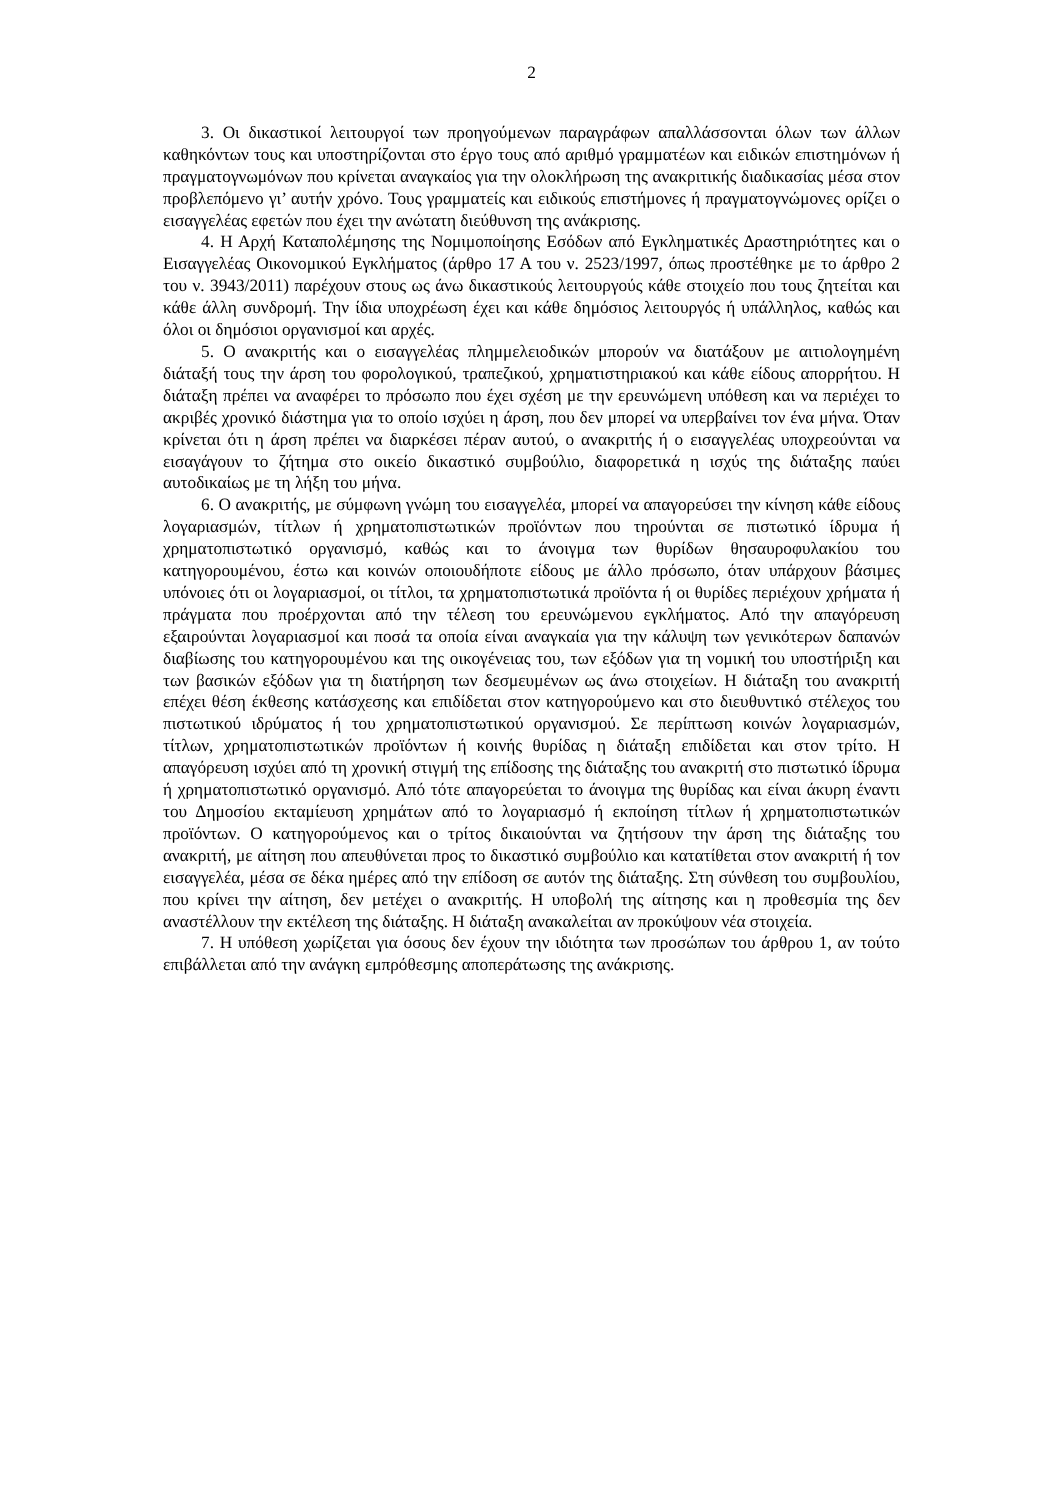2
3. Οι δικαστικοί λειτουργοί των προηγούμενων παραγράφων απαλλάσσονται όλων των άλλων καθηκόντων τους και υποστηρίζονται στο έργο τους από αριθμό γραμματέων και ειδικών επιστημόνων ή πραγματογνωμόνων που κρίνεται αναγκαίος για την ολοκλήρωση της ανακριτικής διαδικασίας μέσα στον προβλεπόμενο γι’ αυτήν χρόνο. Τους γραμματείς και ειδικούς επιστήμονες ή πραγματογνώμονες ορίζει ο εισαγγελέας εφετών που έχει την ανώτατη διεύθυνση της ανάκρισης.
4. Η Αρχή Καταπολέμησης της Νομιμοποίησης Εσόδων από Εγκληματικές Δραστηριότητες και ο Εισαγγελέας Οικονομικού Εγκλήματος (άρθρο 17 Α του ν. 2523/1997, όπως προστέθηκε με το άρθρο 2 του ν. 3943/2011) παρέχουν στους ως άνω δικαστικούς λειτουργούς κάθε στοιχείο που τους ζητείται και κάθε άλλη συνδρομή. Την ίδια υποχρέωση έχει και κάθε δημόσιος λειτουργός ή υπάλληλος, καθώς και όλοι οι δημόσιοι οργανισμοί και αρχές.
5. Ο ανακριτής και ο εισαγγελέας πλημμελειοδικών μπορούν να διατάξουν με αιτιολογημένη διάταξή τους την άρση του φορολογικού, τραπεζικού, χρηματιστηριακού και κάθε είδους απορρήτου. Η διάταξη πρέπει να αναφέρει το πρόσωπο που έχει σχέση με την ερευνώμενη υπόθεση και να περιέχει το ακριβές χρονικό διάστημα για το οποίο ισχύει η άρση, που δεν μπορεί να υπερβαίνει τον ένα μήνα. Όταν κρίνεται ότι η άρση πρέπει να διαρκέσει πέραν αυτού, ο ανακριτής ή ο εισαγγελέας υποχρεούνται να εισαγάγουν το ζήτημα στο οικείο δικαστικό συμβούλιο, διαφορετικά η ισχύς της διάταξης παύει αυτοδικαίως με τη λήξη του μήνα.
6. Ο ανακριτής, με σύμφωνη γνώμη του εισαγγελέα, μπορεί να απαγορεύσει την κίνηση κάθε είδους λογαριασμών, τίτλων ή χρηματοπιστωτικών προϊόντων που τηρούνται σε πιστωτικό ίδρυμα ή χρηματοπιστωτικό οργανισμό, καθώς και το άνοιγμα των θυρίδων θησαυροφυλακίου του κατηγορουμένου, έστω και κοινών οποιουδήποτε είδους με άλλο πρόσωπο, όταν υπάρχουν βάσιμες υπόνοιες ότι οι λογαριασμοί, οι τίτλοι, τα χρηματοπιστωτικά προϊόντα ή οι θυρίδες περιέχουν χρήματα ή πράγματα που προέρχονται από την τέλεση του ερευνώμενου εγκλήματος. Από την απαγόρευση εξαιρούνται λογαριασμοί και ποσά τα οποία είναι αναγκαία για την κάλυψη των γενικότερων δαπανών διαβίωσης του κατηγορουμένου και της οικογένειας του, των εξόδων για τη νομική του υποστήριξη και των βασικών εξόδων για τη διατήρηση των δεσμευμένων ως άνω στοιχείων. Η διάταξη του ανακριτή επέχει θέση έκθεσης κατάσχεσης και επιδίδεται στον κατηγορούμενο και στο διευθυντικό στέλεχος του πιστωτικού ιδρύματος ή του χρηματοπιστωτικού οργανισμού. Σε περίπτωση κοινών λογαριασμών, τίτλων, χρηματοπιστωτικών προϊόντων ή κοινής θυρίδας η διάταξη επιδίδεται και στον τρίτο. Η απαγόρευση ισχύει από τη χρονική στιγμή της επίδοσης της διάταξης του ανακριτή στο πιστωτικό ίδρυμα ή χρηματοπιστωτικό οργανισμό. Από τότε απαγορεύεται το άνοιγμα της θυρίδας και είναι άκυρη έναντι του Δημοσίου εκταμίευση χρημάτων από το λογαριασμό ή εκποίηση τίτλων ή χρηματοπιστωτικών προϊόντων. Ο κατηγορούμενος και ο τρίτος δικαιούνται να ζητήσουν την άρση της διάταξης του ανακριτή, με αίτηση που απευθύνεται προς το δικαστικό συμβούλιο και κατατίθεται στον ανακριτή ή τον εισαγγελέα, μέσα σε δέκα ημέρες από την επίδοση σε αυτόν της διάταξης. Στη σύνθεση του συμβουλίου, που κρίνει την αίτηση, δεν μετέχει ο ανακριτής. Η υποβολή της αίτησης και η προθεσμία της δεν αναστέλλουν την εκτέλεση της διάταξης. Η διάταξη ανακαλείται αν προκύψουν νέα στοιχεία.
7. Η υπόθεση χωρίζεται για όσους δεν έχουν την ιδιότητα των προσώπων του άρθρου 1, αν τούτο επιβάλλεται από την ανάγκη εμπρόθεσμης αποπεράτωσης της ανάκρισης.